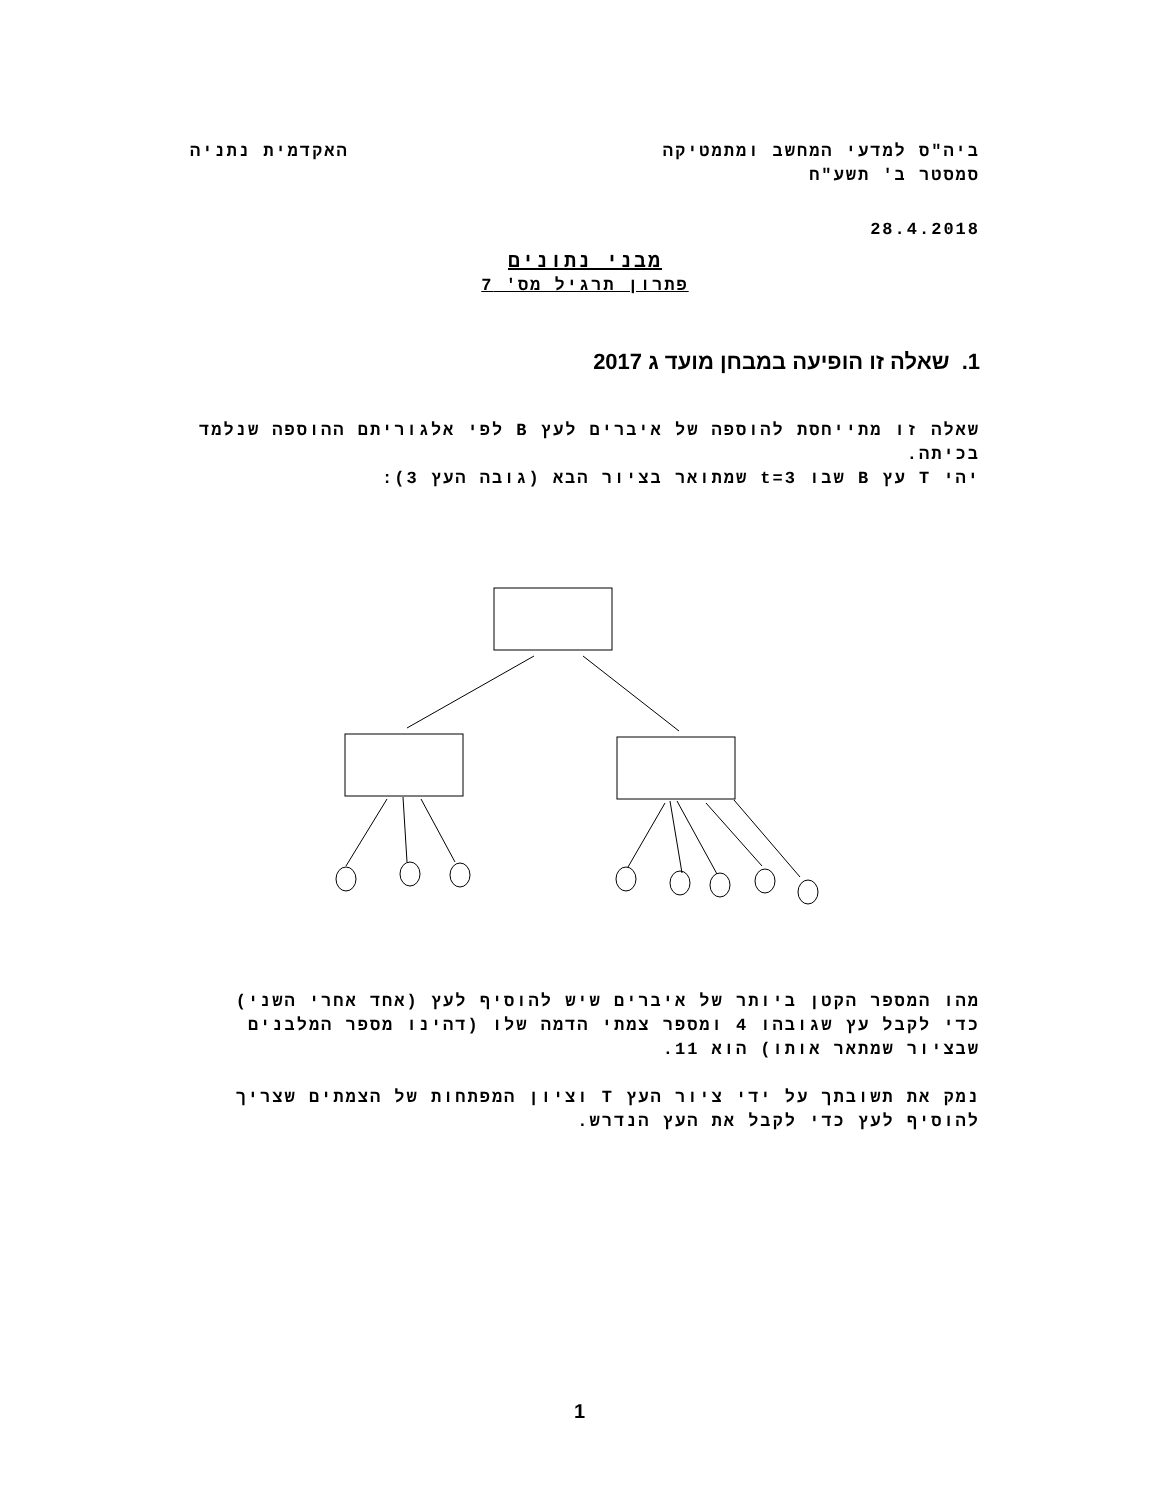ביה"ס למדעי המחשב ומתמטיקה האקדמית נתניה
סמסטר ב' תשע"ח
28.4.2018
מבני נתונים
פתרון תרגיל מס' 7
1. שאלה זו הופיעה במבחן מועד ג 2017
שאלה זו מתייחסת להוספה של איברים לעץ B לפי אלגוריתם ההוספה שנלמד בכיתה.
יהי T עץ B שבו t=3 שמתואר בציור הבא (גובה העץ 3):
מהו המספר הקטן ביותר של איברים שיש להוסיף לעץ (אחד אחרי השני) כדי לקבל עץ שגובהו 4 ומספר צמתי הדמה שלו (דהינו מספר המלבנים שבציור שמתאר אותו) הוא 11.
נמק את תשובתך על ידי ציור העץ T וציון המפתחות של הצמתים שצריך להוסיף לעץ כדי לקבל את העץ הנדרש.
1